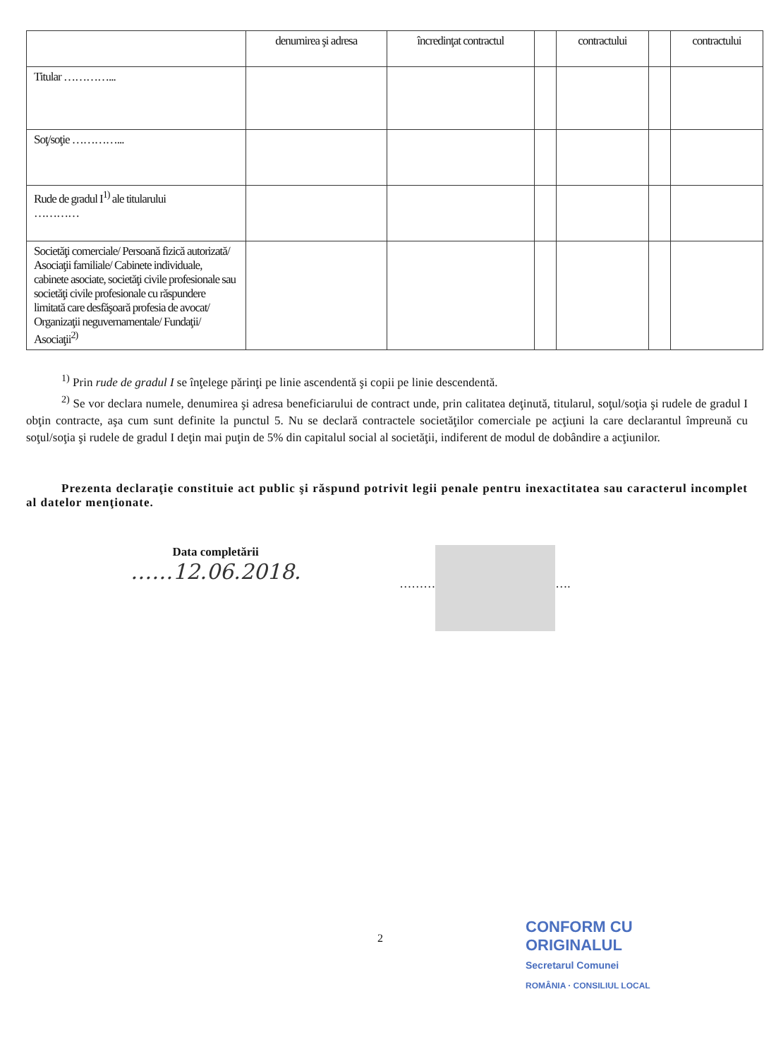| | denumirea şi adresa | încredinţat contractul | | contractului | | contractului |
| --- | --- | --- | --- | --- | --- | --- |
| Titular …………... | | | | | | |
| Soţ/soţie …………... | | | | | | |
| Rude de gradul I<sup>1)</sup> ale titularului ………… | | | | | | |
| Societăţi comerciale/ Persoană fizică autorizată/ Asociaţii familiale/ Cabinete individuale, cabinete asociate, societăţi civile profesionale sau societăţi civile profesionale cu răspundere limitată care desfăşoară profesia de avocat/ Organizaţii neguvernamentale/ Fundaţii/ Asociaţii<sup>2)</sup> | | | | | | |
<sup>1)</sup> Prin rude de gradul I se înţelege părinţi pe linie ascendentă şi copii pe linie descendentă.
<sup>2)</sup> Se vor declara numele, denumirea şi adresa beneficiarului de contract unde, prin calitatea deţinută, titularul, soţul/soţia şi rudele de gradul I obţin contracte, aşa cum sunt definite la punctul 5. Nu se declară contractele societăţilor comerciale pe acţiuni la care declarantul împreună cu soţul/soţia şi rudele de gradul I deţin mai puţin de 5% din capitalul social al societăţii, indiferent de modul de dobândire a acţiunilor.
Prezenta declaraţie constituie act public şi răspund potrivit legii penale pentru inexactitatea sau caracterul incomplet al datelor menţionate.
Data completării
……12.06.2018.
……… ….
2
CONFORM CU
ORIGINALUL
Secretarul Comunei
ROMÂNIA · CONSILIUL LOCAL